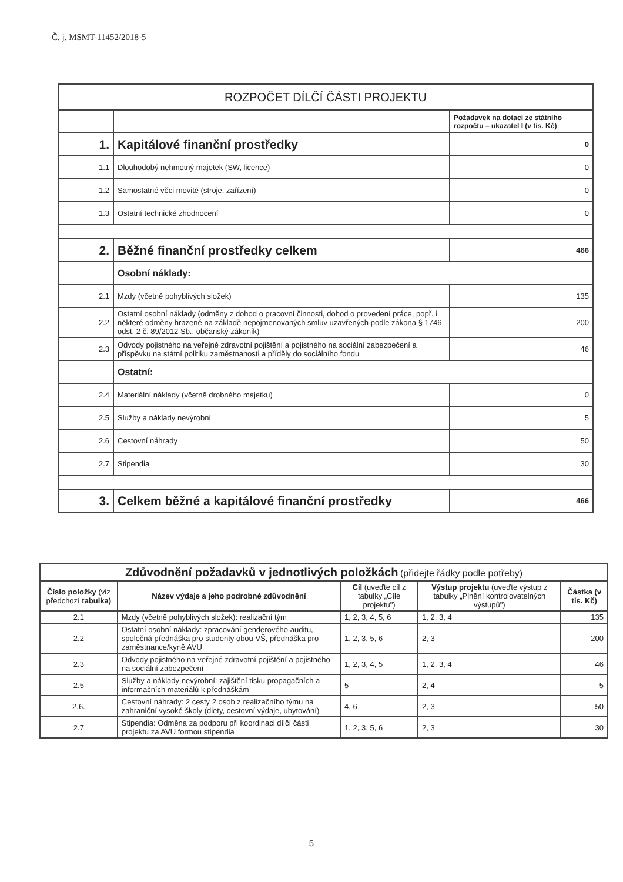Č. j. MSMT-11452/2018-5
| ROZPOČET DÍLČÍ ČÁSTI PROJEKTU | | |
| | | Požadavek na dotaci ze státního rozpočtu – ukazatel I (v tis. Kč) |
| 1. | Kapitálové finanční prostředky | 0 |
| 1.1 | Dlouhodobý nehmotný majetek (SW, licence) | 0 |
| 1.2 | Samostatné věci movité (stroje, zařízení) | 0 |
| 1.3 | Ostatní technické zhodnocení | 0 |
| 2. | Běžné finanční prostředky celkem | 466 |
| | Osobní náklady: | |
| 2.1 | Mzdy (včetně pohyblivých složek) | 135 |
| 2.2 | Ostatní osobní náklady (odměny z dohod o pracovní činnosti, dohod o provedení práce, popř. i některé odměny hrazené na základě nepojmenovaných smluv uzavřených podle zákona § 1746 odst. 2 č. 89/2012 Sb., občanský zákoník) | 200 |
| 2.3 | Odvody pojistného na veřejné zdravotní pojištění a pojistného na sociální zabezpečení a příspěvku na státní politiku zaměstnanosti a příděly do sociálního fondu | 46 |
| | Ostatní: | |
| 2.4 | Materiální náklady (včetně drobného majetku) | 0 |
| 2.5 | Služby a náklady nevýrobní | 5 |
| 2.6 | Cestovní náhrady | 50 |
| 2.7 | Stipendia | 30 |
| 3. | Celkem běžné a kapitálové finanční prostředky | 466 |
| Zdůvodnění požadavků v jednotlivých položkách (přidejte řádky podle potřeby) | | | | |
| Číslo položky (viz předchozí tabulka) | Název výdaje a jeho podrobné zdůvodnění | Cíl (uveďte cíl z tabulky „Cíle projektu") | Výstup projektu (uveďte výstup z tabulky „Plnění kontrolovatelných výstupů") | Částka (v tis. Kč) |
| 2.1 | Mzdy (včetně pohyblivých složek): realizační tým | 1, 2, 3, 4, 5, 6 | 1, 2, 3, 4 | 135 |
| 2.2 | Ostatní osobní náklady: zpracování genderového auditu, společná přednáška pro studenty obou VŠ, přednáška pro zaměstnance/kyně AVU | 1, 2, 3, 5, 6 | 2, 3 | 200 |
| 2.3 | Odvody pojistného na veřejné zdravotní pojištění a pojistného na sociální zabezpečení | 1, 2, 3, 4, 5 | 1, 2, 3, 4 | 46 |
| 2.5 | Služby a náklady nevýrobní: zajištění tisku propagačních a informačních materiálů k přednáškám | 5 | 2, 4 | 5 |
| 2.6. | Cestovní náhrady: 2 cesty 2 osob z realizačního týmu na zahraniční vysoké školy (diety, cestovní výdaje, ubytování) | 4, 6 | 2, 3 | 50 |
| 2.7 | Stipendia: Odměna za podporu při koordinaci dílčí části projektu za AVU formou stipendia | 1, 2, 3, 5, 6 | 2, 3 | 30 |
5